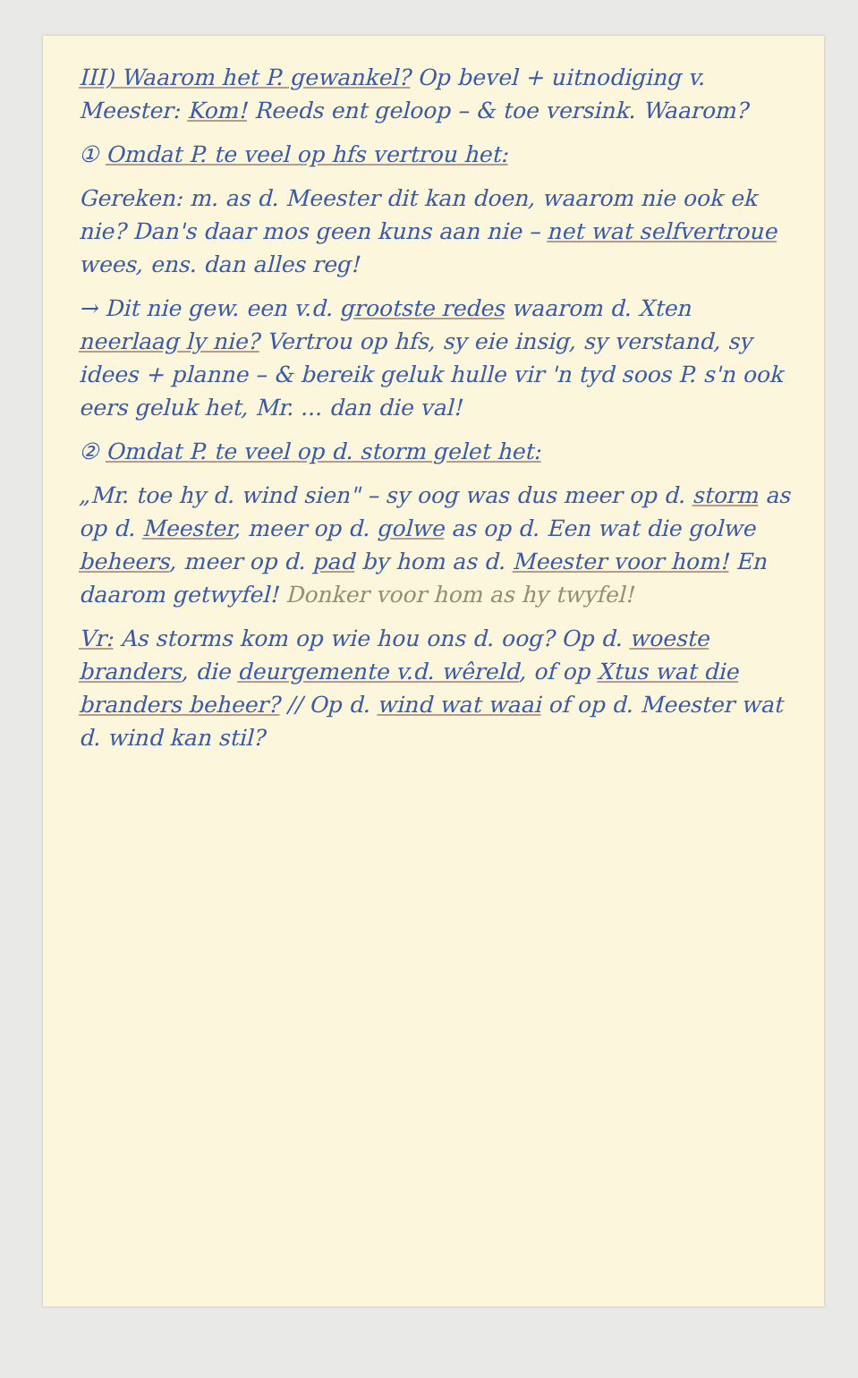III) Waarom het P. gewankel? Op bevel + uitnodiging v. Meester: Kom! Reeds ent geloop – & toe versink. Waarom?
① Omdat P. te veel op hfs vertrou het:
Gereken: m. as d. Meester dit kan doen, waarom nie ook ek nie? Dan's daar mos geen kuns aan nie – net wat selfvertroue wees, ens. dan alles reg!
→ Dit nie gew. een v.d. grootste redes waarom d. Xten neerlaag ly nie? Vertrou op hfs, sy eie insig, sy verstand, sy idees + planne – & bereik geluk hulle vir 'n tyd soos P. s'n ook eers geluk het, Mr. ... dan die val!
② Omdat P. te veel op d. storm gelet het:
„Mr. toe hy d. wind sien" – sy oog was dus meer op d. storm as op d. Meester, meer op d. golwe as op d. Een wat die golwe beheers, meer op d. pad by hom as d. Meester voor hom! En daarom getwyfel! Donker voor hom as hy twyfel!
Vr: As storms kom op wie hou ons d. oog? Op d. woeste branders, die deurgemente v.d. wêreld, of op Xtus wat die branders beheer? // Op d. wind wat waai of op d. Meester wat d. wind kan stil?